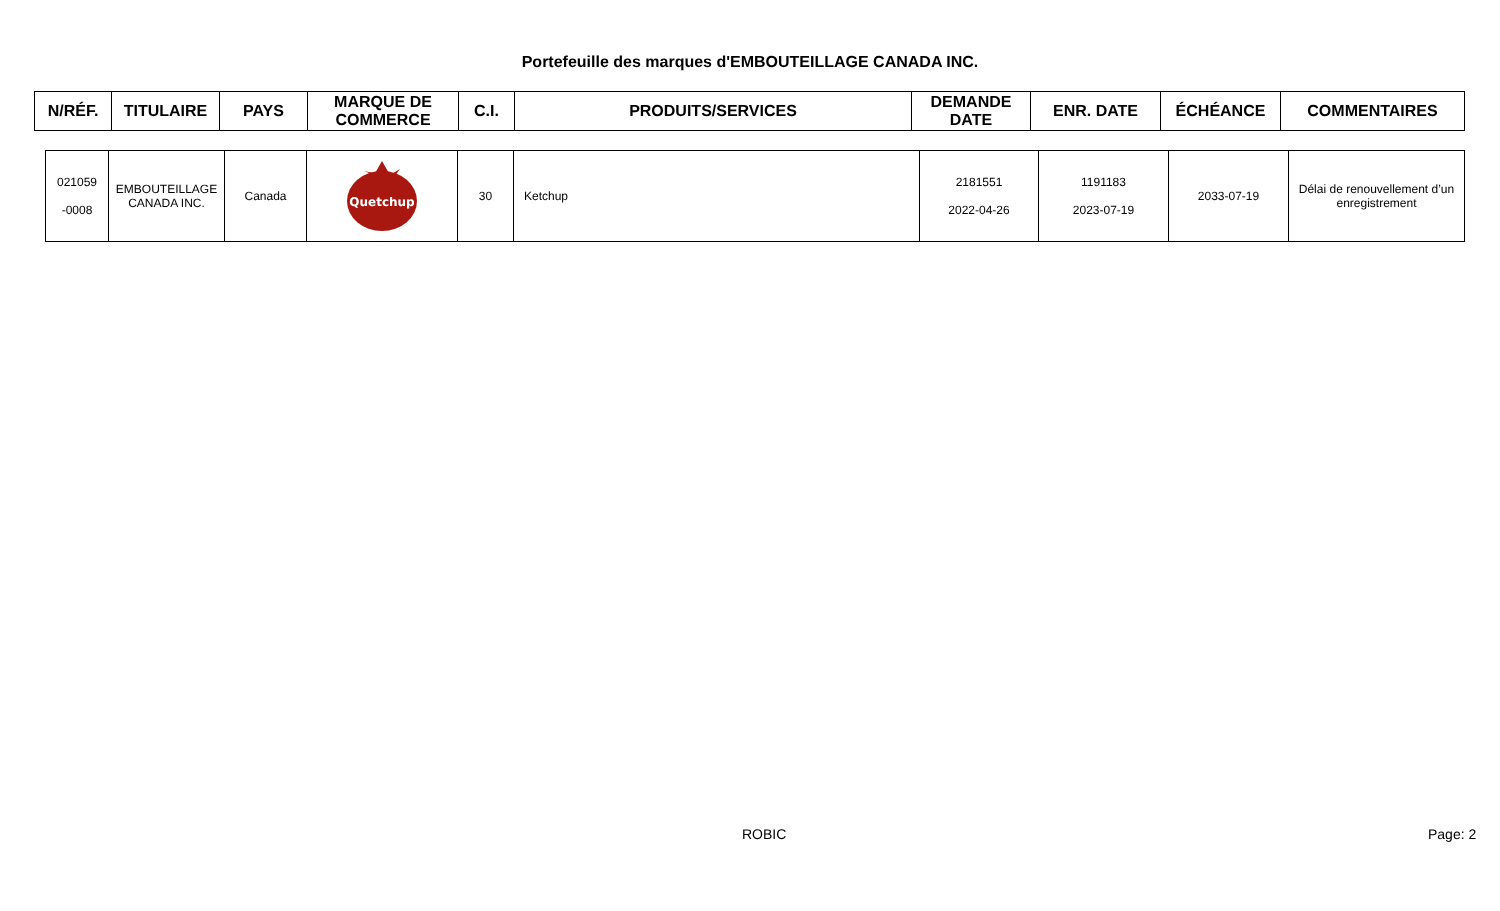Portefeuille des marques d'EMBOUTEILLAGE CANADA INC.
| N/RÉF. | TITULAIRE | PAYS | MARQUE DE COMMERCE | C.I. | PRODUITS/SERVICES | DEMANDE DATE | ENR. DATE | ÉCHÉANCE | COMMENTAIRES |
| --- | --- | --- | --- | --- | --- | --- | --- | --- | --- |
| 021059 -0008 | EMBOUTEILLAGE CANADA INC. | Canada | Quetchup | 30 | Ketchup | 2181551 2022-04-26 | 1191183 2023-07-19 | 2033-07-19 | Délai de renouvellement d’un enregistrement |
ROBIC Page: 2